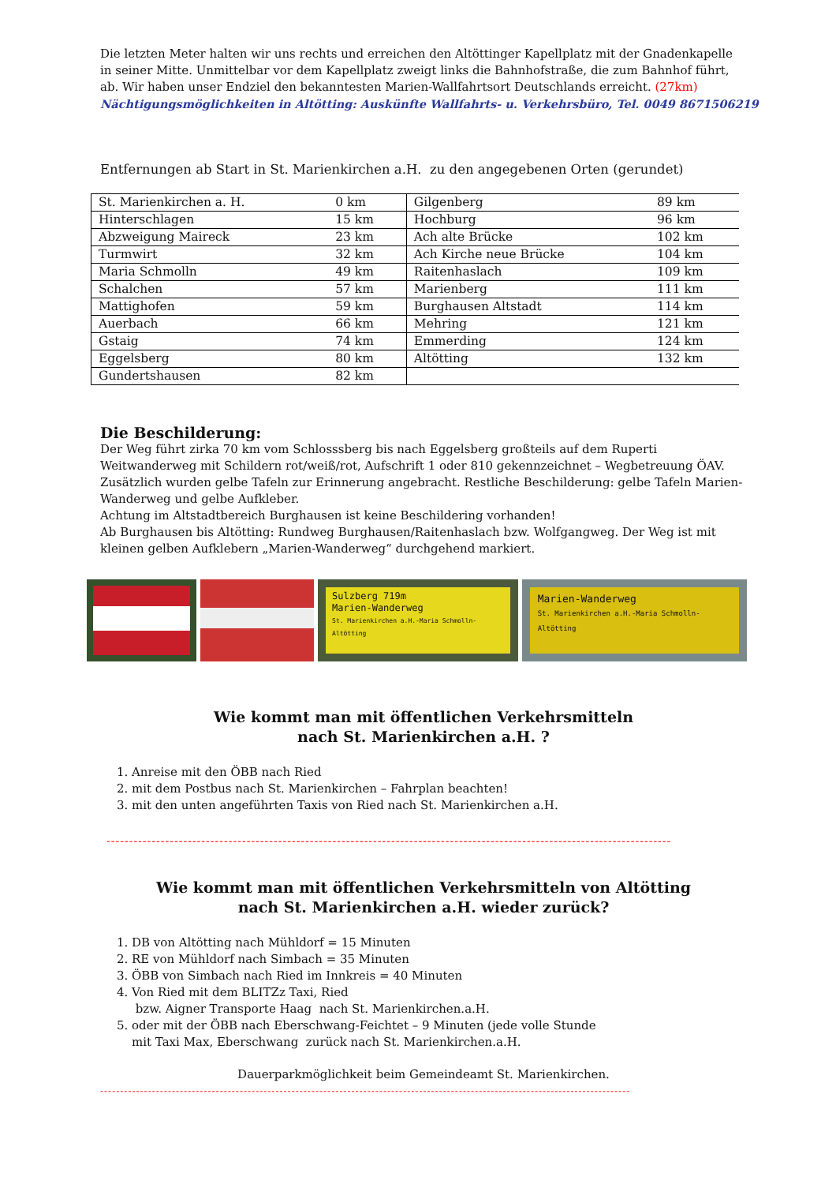Die letzten Meter halten wir uns rechts und erreichen den Altöttinger Kapellplatz mit der Gnadenkapelle in seiner Mitte. Unmittelbar vor dem Kapellplatz zweigt links die Bahnhofstraße, die zum Bahnhof führt, ab. Wir haben unser Endziel den bekanntesten Marien-Wallfahrtsort Deutschlands erreicht. (27km)
Nächtigungsmöglichkeiten in Altötting: Auskünfte Wallfahrts- u. Verkehrsbüro, Tel. 0049 8671506219
Entfernungen ab Start in St. Marienkirchen a.H. zu den angegebenen Orten (gerundet)
| St. Marienkirchen a. H. | 0 km | Gilgenberg | 89 km |
| Hinterschlagen | 15 km | Hochburg | 96 km |
| Abzweigung Maireck | 23 km | Ach alte Brücke | 102 km |
| Turmwirt | 32 km | Ach Kirche neue Brücke | 104 km |
| Maria Schmolln | 49 km | Raitenhaslach | 109 km |
| Schalchen | 57 km | Marienberg | 111 km |
| Mattighofen | 59 km | Burghausen Altstadt | 114 km |
| Auerbach | 66 km | Mehring | 121 km |
| Gstaig | 74 km | Emmerding | 124 km |
| Eggelsberg | 80 km | Altötting | 132 km |
| Gundertshausen | 82 km | | |
Die Beschilderung:
Der Weg führt zirka 70 km vom Schlosssberg bis nach Eggelsberg großteils auf dem Ruperti Weitwanderweg mit Schildern rot/weiß/rot, Aufschrift 1 oder 810 gekennzeichnet – Wegbetreuung ÖAV. Zusätzlich wurden gelbe Tafeln zur Erinnerung angebracht. Restliche Beschilderung: gelbe Tafeln Marien-Wanderweg und gelbe Aufkleber.
Achtung im Altstadtbereich Burghausen ist keine Beschildering vorhanden!
Ab Burghausen bis Altötting: Rundweg Burghausen/Raitenhaslach bzw. Wolfgangweg. Der Weg ist mit kleinen gelben Aufklebern „Marien-Wanderweg“ durchgehend markiert.
Sulzberg 719m
Marien-Wanderweg
St. Marienkirchen a.H.-Maria Schmolln-Altötting
Marien-Wanderweg
St. Marienkirchen a.H.-Maria Schmolln-Altötting
Wie kommt man mit öffentlichen Verkehrsmitteln
nach St. Marienkirchen a.H. ?
1. Anreise mit den ÖBB nach Ried
2. mit dem Postbus nach St. Marienkirchen – Fahrplan beachten!
3. mit den unten angeführten Taxis von Ried nach St. Marienkirchen a.H.
-----------------------------------------------------------------------------------------------------------------------------
Wie kommt man mit öffentlichen Verkehrsmitteln von Altötting
nach St. Marienkirchen a.H. wieder zurück?
1. DB von Altötting nach Mühldorf = 15 Minuten
2. RE von Mühldorf nach Simbach = 35 Minuten
3. ÖBB von Simbach nach Ried im Innkreis = 40 Minuten
4. Von Ried mit dem BLITZz Taxi, Ried
bzw. Aigner Transporte Haag nach St. Marienkirchen.a.H.
5. oder mit der ÖBB nach Eberschwang-Feichtet – 9 Minuten (jede volle Stunde
mit Taxi Max, Eberschwang zurück nach St. Marienkirchen.a.H.
Dauerparkmöglichkeit beim Gemeindeamt St. Marienkirchen.
-------------------------------------------------------------------------------------------------------------------------------------